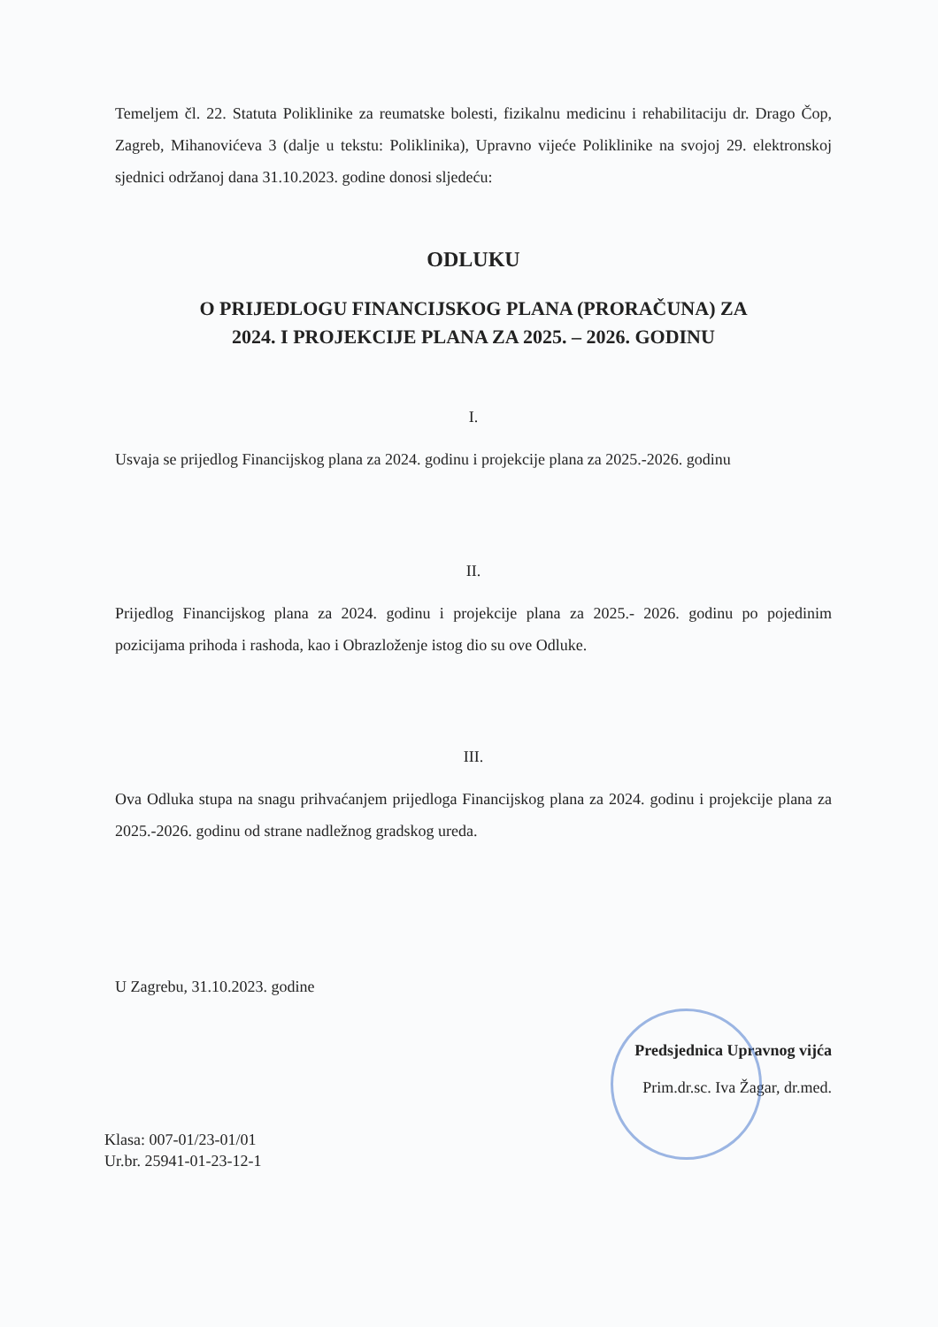Temeljem čl. 22. Statuta Poliklinike za reumatske bolesti, fizikalnu medicinu i rehabilitaciju dr. Drago Čop, Zagreb, Mihanovićeva 3 (dalje u tekstu: Poliklinika), Upravno vijeće Poliklinike na svojoj 29. elektronskoj sjednici održanoj dana 31.10.2023. godine donosi sljedeću:
ODLUKU
O PRIJEDLOGU FINANCIJSKOG PLANA (PRORAČUNA) ZA
2024. I PROJEKCIJE PLANA ZA 2025. – 2026. GODINU
I.
Usvaja se prijedlog Financijskog plana za 2024. godinu i projekcije plana za 2025.-2026. godinu
II.
Prijedlog Financijskog plana za 2024. godinu i projekcije plana za 2025.- 2026. godinu po pojedinim pozicijama prihoda i rashoda, kao i Obrazloženje istog dio su ove Odluke.
III.
Ova Odluka stupa na snagu prihvaćanjem prijedloga Financijskog plana za 2024. godinu i projekcije plana za 2025.-2026. godinu od strane nadležnog gradskog ureda.
U Zagrebu, 31.10.2023. godine
Predsjednica Upravnog vijća
Prim.dr.sc. Iva Žagar, dr.med.
Klasa: 007-01/23-01/01
Ur.br. 25941-01-23-12-1